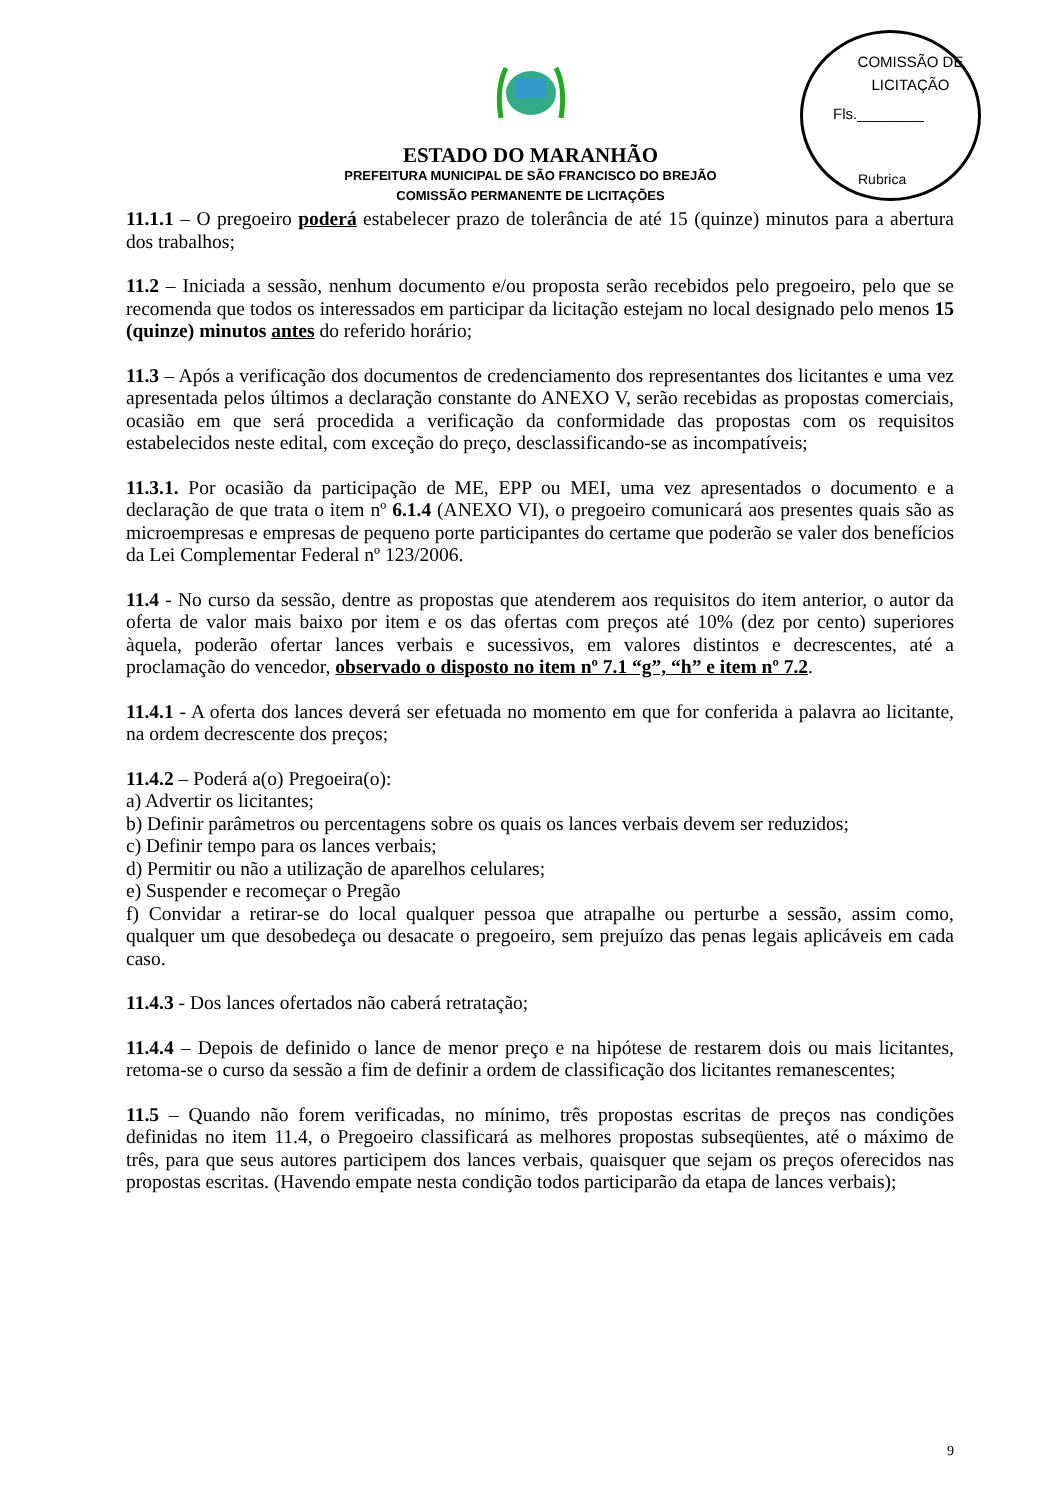ESTADO DO MARANHÃO
PREFEITURA MUNICIPAL DE SÃO FRANCISCO DO BREJÃO
COMISSÃO PERMANENTE DE LICITAÇÕES
COMISSÃO DE LICITAÇÃO
Fls.________
Rubrica
11.1.1 – O pregoeiro poderá estabelecer prazo de tolerância de até 15 (quinze) minutos para a abertura dos trabalhos;
11.2 – Iniciada a sessão, nenhum documento e/ou proposta serão recebidos pelo pregoeiro, pelo que se recomenda que todos os interessados em participar da licitação estejam no local designado pelo menos 15 (quinze) minutos antes do referido horário;
11.3 – Após a verificação dos documentos de credenciamento dos representantes dos licitantes e uma vez apresentada pelos últimos a declaração constante do ANEXO V, serão recebidas as propostas comerciais, ocasião em que será procedida a verificação da conformidade das propostas com os requisitos estabelecidos neste edital, com exceção do preço, desclassificando-se as incompatíveis;
11.3.1. Por ocasião da participação de ME, EPP ou MEI, uma vez apresentados o documento e a declaração de que trata o item nº 6.1.4 (ANEXO VI), o pregoeiro comunicará aos presentes quais são as microempresas e empresas de pequeno porte participantes do certame que poderão se valer dos benefícios da Lei Complementar Federal nº 123/2006.
11.4 - No curso da sessão, dentre as propostas que atenderem aos requisitos do item anterior, o autor da oferta de valor mais baixo por item e os das ofertas com preços até 10% (dez por cento) superiores àquela, poderão ofertar lances verbais e sucessivos, em valores distintos e decrescentes, até a proclamação do vencedor, observado o disposto no item nº 7.1 “g”, “h” e item nº 7.2.
11.4.1 - A oferta dos lances deverá ser efetuada no momento em que for conferida a palavra ao licitante, na ordem decrescente dos preços;
11.4.2 – Poderá a(o) Pregoeira(o):
a) Advertir os licitantes;
b) Definir parâmetros ou percentagens sobre os quais os lances verbais devem ser reduzidos;
c) Definir tempo para os lances verbais;
d) Permitir ou não a utilização de aparelhos celulares;
e) Suspender e recomeçar o Pregão
f) Convidar a retirar-se do local qualquer pessoa que atrapalhe ou perturbe a sessão, assim como, qualquer um que desobedeça ou desacate o pregoeiro, sem prejuízo das penas legais aplicáveis em cada caso.
11.4.3 - Dos lances ofertados não caberá retratação;
11.4.4 – Depois de definido o lance de menor preço e na hipótese de restarem dois ou mais licitantes, retoma-se o curso da sessão a fim de definir a ordem de classificação dos licitantes remanescentes;
11.5 – Quando não forem verificadas, no mínimo, três propostas escritas de preços nas condições definidas no item 11.4, o Pregoeiro classificará as melhores propostas subseqüentes, até o máximo de três, para que seus autores participem dos lances verbais, quaisquer que sejam os preços oferecidos nas propostas escritas. (Havendo empate nesta condição todos participarão da etapa de lances verbais);
9